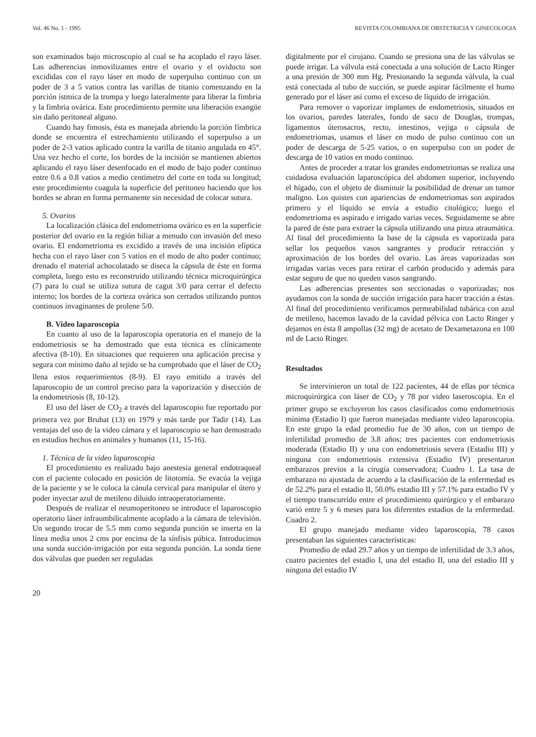Vol. 46 No. 1 - 1995 REVISTA COLOMBIANA DE OBSTETRICIA Y GINECOLOGIA
son examinados bajo microscopio al cual se ha acoplado el rayo láser. Las adherencias inmovilizantes entre el ovario y el oviducto son excididas con el rayo láser en modo de superpulso continuo con un poder de 3 a 5 vatios contra las varillas de titanio comenzando en la porción ístmica de la trompa y luego lateralmente para liberar la fimbria y la fimbria ovárica. Este procedimiento permite una liberación exangüe sin daño peritoneal alguno.
Cuando hay fimosis, ésta es manejada abriendo la porción fímbrica donde se encuentra el estrechamiento utilizando el superpulso a un poder de 2-3 vatios aplicado contra la varilla de titanio angulada en 45°. Una vez hecho el corte, los bordes de la incisión se mantienen abiertos aplicando el rayo láser desenfocado en el modo de bajo poder contínuo entre 0.6 a 0.8 vatios a medio centímetro del corte en toda su longitud; este procedimiento coagula la superficie del peritoneo haciendo que los bordes se abran en forma permanente sin necesidad de colocar sutura.
5. Ovarios
La localización clásica del endometrioma ovárico es en la superficie posterior del ovario en la región hiliar a menudo con invasión del meso ovario. El endometrioma es excidido a través de una incisión elíptica hecha con el rayo láser con 5 vatios en el modo de alto poder continuo; drenado el material achocolatado se diseca la cápsula de éste en forma completa, luego esto es reconstruido utilizando técnica microquirúrgica (7) para lo cual se utiliza sutura de cagut 3/0 para cerrar el defecto interno; los bordes de la corteza ovárica son cerrados utilizando puntos continuos invaginantes de prolene 5/0.
B. Video laparoscopia
En cuanto al uso de la laparoscopia operatoria en el manejo de la endometriosis se ha demostrado que esta técnica es clínicamente afectiva (8-10). En situaciones que requieren una aplicación precisa y segura con mínimo daño al tejido se ha comprobado que el láser de CO<sub>2</sub> llena estos requerimientos (8-9). El rayo emitido a través del laparoscopio de un control preciso para la vaporización y disección de la endometriosis (8, 10-12).
El uso del láser de CO<sub>2</sub> a través del laparoscopio fue reportado por primera vez por Bruhat (13) en 1979 y más tarde por Tadir (14). Las ventajas del uso de la video cámara y el laparoscopio se han demostrado en estudios hechos en animales y humanos (11, 15-16).
1. Técnica de la video laparoscopia
El procedimiento es realizado bajo anestesia general endotraqueal con el paciente colocado en posición de litotomía. Se evacúa la vejiga de la paciente y se le coloca la cánula cervical para manipular el útero y poder inyectar azul de metileno diluido intraoperatoriamente.
Después de realizar el neumoperitoneo se introduce el laparoscopio operatorio láser infraumbilicalmente acoplado a la cámara de televisión. Un segundo trocar de 5.5 mm como segunda punción se inserta en la línea media unos 2 cms por encima de la sínfisis púbica. Introducimos una sonda succión-irrigación por esta segunda punción. La sonda tiene dos válvulas que pueden ser reguladas
20
digitalmente por el cirujano. Cuando se presiona una de las válvulas se puede irrigar. La válvula está conectada a una solución de Lacto Ringer a una presión de 300 mm Hg. Presionando la segunda válvula, la cual está conectada al tubo de succión, se puede aspirar fácilmente el humo generado por el láser así como el exceso de líquido de irrigación.
Para remover o vaporizar implantes de endometriosis, situados en los ovarios, paredes laterales, fondo de saco de Douglas, trompas, ligamentos úterosacros, recto, intestinos, vejiga o cápsula de endometriomas, usamos el láser en modo de pulso continuo con un poder de descarga de 5-25 vatios, o en superpulso con un poder de descarga de 10 vatios en modo continuo.
Antes de proceder a tratar los grandes endometriomas se realiza una cuidadosa evaluación laparoscópica del abdomen superior, incluyendo el hígado, con el objeto de disminuir la posibilidad de drenar un tumor maligno. Los quistes con apariencias de endometriomas son aspirados primero y el líquido se envía a estudio citológico; luego el endometrioma es aspirado e irrigado varias veces. Seguidamente se abre la pared de éste para extraer la cápsula utilizando una pinza atraumática. Al final del procedimiento la base de la cápsula es vaporizada para sellar los pequeños vasos sangrantes y producir retracción y aproximación de los bordes del ovario. Las áreas vaporizadas son irrigadas varias veces para retirar el carbón producido y además para estar seguro de que no queden vasos sangrando.
Las adherencias presentes son seccionadas o vaporizadas; nos ayudamos con la sonda de succión irrigación para hacer tracción a éstas. Al final del procedimiento verificamos permeabilidad tubárica con azul de metileno, hacemos lavado de la cavidad pélvica con Lacto Ringer y dejamos en ésta 8 ampollas (32 mg) de acetato de Dexametazona en 100 ml de Lacto Ringer.
Resultados
Se intervinieron un total de 122 pacientes, 44 de ellas por técnica microquirúrgica con láser de CO<sub>2</sub> y 78 por video laseroscopia. En el primer grupo se excluyeron los casos clasificados como endometriosis mínima (Estadio I) que fueron manejadas mediante video laparoscopia. En este grupo la edad promedio fue de 30 años, con un tiempo de infertilidad promedio de 3.8 años; tres pacientes con endometriosis moderada (Estadio II) y una con endometriosis severa (Estadio III) y ninguna con endometriosis extensiva (Estadio IV) presentaron embarazos previos a la cirugía conservadora; Cuadro 1. La tasa de embarazo no ajustada de acuerdo a la clasificación de la enfermedad es de 52.2% para el estadio II, 50.0% estadio III y 57.1% para estadio IV y el tiempo transcurrido entre el procedimiento quirúrgico y el embarazo varió entre 5 y 6 meses para los diferentes estadios de la enfermedad. Cuadro 2.
El grupo manejado mediante video laparoscopia, 78 casos presentaban las siguientes características:
Promedio de edad 29.7 años y un tiempo de infertilidad de 3.3 años, cuatro pacientes del estadio I, una del estadio II, una del estadio III y ninguna del estadio IV